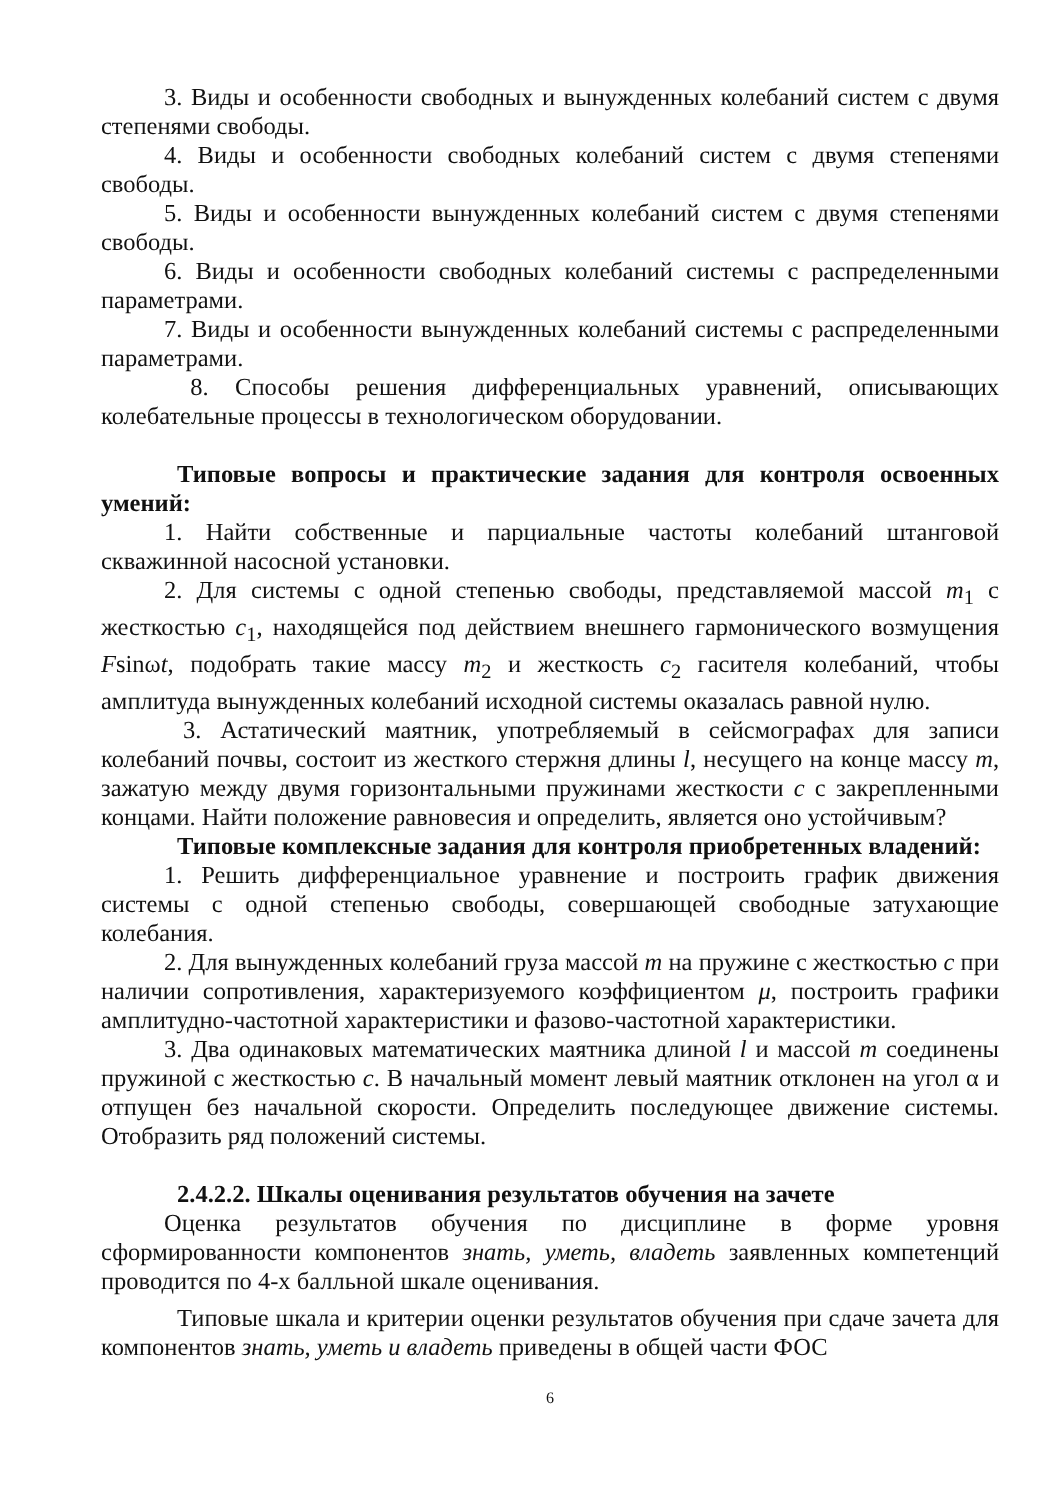3. Виды и особенности свободных и вынужденных колебаний систем с двумя степенями свободы.
4. Виды и особенности свободных колебаний систем с двумя степенями свободы.
5. Виды и особенности вынужденных колебаний систем с двумя степенями свободы.
6. Виды и особенности свободных колебаний системы с распределенными параметрами.
7. Виды и особенности вынужденных колебаний системы с распределенными параметрами.
8. Способы решения дифференциальных уравнений, описывающих колебательные процессы в технологическом оборудовании.
Типовые вопросы и практические задания для контроля освоенных умений:
1. Найти собственные и парциальные частоты колебаний штанговой скважинной насосной установки.
2. Для системы с одной степенью свободы, представляемой массой m<sub>1</sub> с жесткостью c<sub>1</sub>, находящейся под действием внешнего гармонического возмущения Fsinωt, подобрать такие массу m<sub>2</sub> и жесткость c<sub>2</sub> гасителя колебаний, чтобы амплитуда вынужденных колебаний исходной системы оказалась равной нулю.
3. Астатический маятник, употребляемый в сейсмографах для записи колебаний почвы, состоит из жесткого стержня длины l, несущего на конце массу m, зажатую между двумя горизонтальными пружинами жесткости c с закрепленными концами. Найти положение равновесия и определить, является оно устойчивым?
Типовые комплексные задания для контроля приобретенных владений:
1. Решить дифференциальное уравнение и построить график движения системы с одной степенью свободы, совершающей свободные затухающие колебания.
2. Для вынужденных колебаний груза массой m на пружине с жесткостью c при наличии сопротивления, характеризуемого коэффициентом μ, построить графики амплитудно-частотной характеристики и фазово-частотной характеристики.
3. Два одинаковых математических маятника длиной l и массой m соединены пружиной с жесткостью c. В начальный момент левый маятник отклонен на угол α и отпущен без начальной скорости. Определить последующее движение системы. Отобразить ряд положений системы.
2.4.2.2. Шкалы оценивания результатов обучения на зачете
Оценка результатов обучения по дисциплине в форме уровня сформированности компонентов знать, уметь, владеть заявленных компетенций проводится по 4-х балльной шкале оценивания.
Типовые шкала и критерии оценки результатов обучения при сдаче зачета для компонентов знать, уметь и владеть приведены в общей части ФОС
6